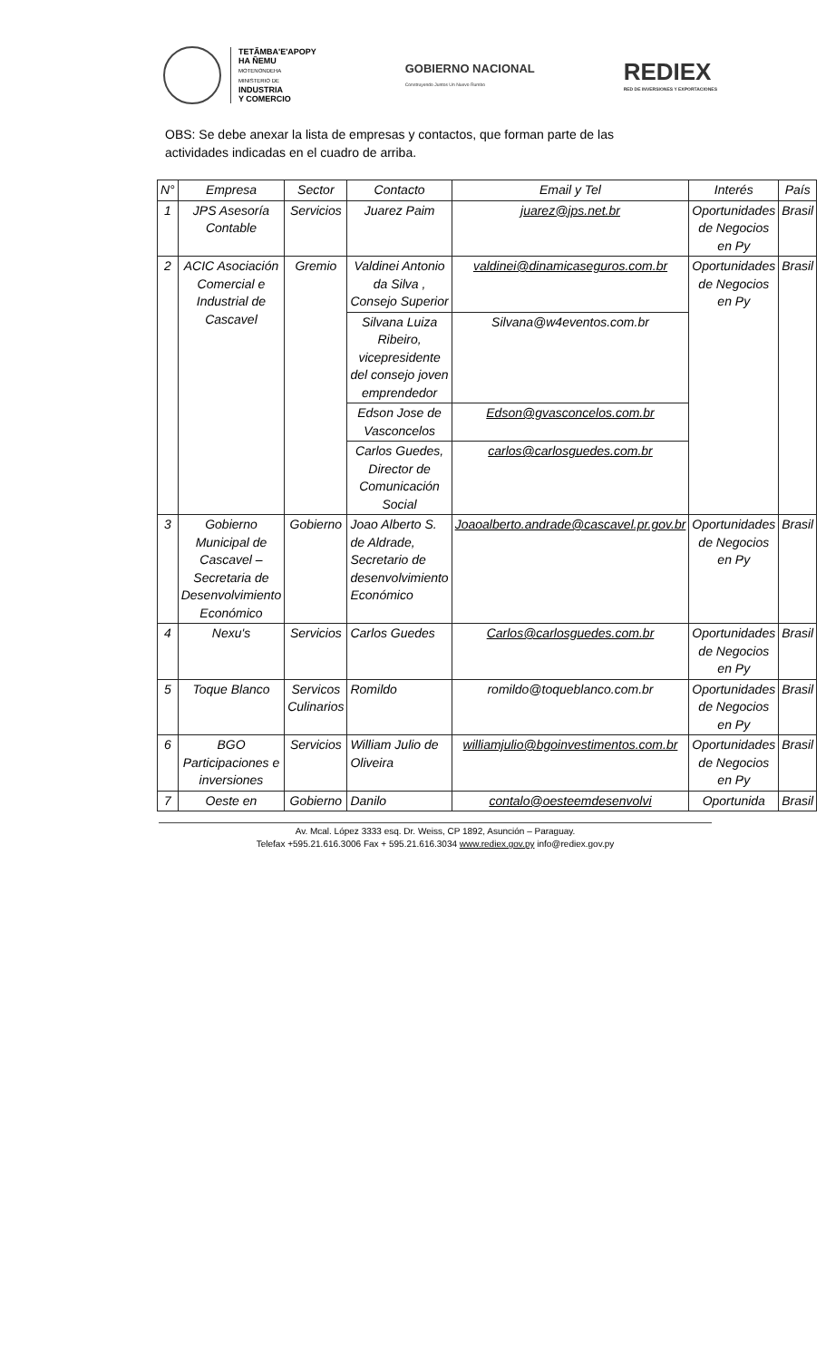TETÃMBA'E'APOPY
HA ÑEMU
MOTENONDEHA
MINISTERIO DE
INDUSTRIA
Y COMERCIO
GOBIERNO NACIONAL
Construyendo Juntos Un Nuevo Rumbo
REDIEX
RED DE INVERSIONES Y EXPORTACIONES
OBS: Se debe anexar la lista de empresas y contactos, que forman parte de las actividades indicadas en el cuadro de arriba.
| N° | Empresa | Sector | Contacto | Email y Tel | Interés | País |
| --- | --- | --- | --- | --- | --- | --- |
| 1 | JPS Asesoría Contable | Servicios | Juarez Paim | juarez@jps.net.br | Oportunidades de Negocios en Py | Brasil |
| 2 | ACIC Asociación Comercial e Industrial de Cascavel | Gremio | Valdinei Antonio da Silva , Consejo Superior | valdinei@dinamicaseguros.com.br | Oportunidades de Negocios en Py | Brasil |
| | | | Silvana Luiza Ribeiro, vicepresidente del consejo joven emprendedor | Silvana@w4eventos.com.br | | |
| | | | Edson Jose de Vasconcelos | Edson@gvasconcelos.com.br | | |
| | | | Carlos Guedes, Director de Comunicación Social | carlos@carlosguedes.com.br | | |
| 3 | Gobierno Municipal de Cascavel – Secretaria de Desenvolvimiento Económico | Gobierno | Joao Alberto S. de Aldrade, Secretario de desenvolvimiento Económico | Joaoalberto.andrade@cascavel.pr.gov.br | Oportunidades de Negocios en Py | Brasil |
| 4 | Nexu's | Servicios | Carlos Guedes | Carlos@carlosguedes.com.br | Oportunidades de Negocios en Py | Brasil |
| 5 | Toque Blanco | Servicos Culinarios | Romildo | romildo@toqueblanco.com.br | Oportunidades de Negocios en Py | Brasil |
| 6 | BGO Participaciones e inversiones | Servicios | William Julio de Oliveira | williamjulio@bgoinvestimentos.com.br | Oportunidades de Negocios en Py | Brasil |
| 7 | Oeste en | Gobierno | Danilo | contalo@oesteemdesenvolvi | Oportunida | Brasil |
Av. Mcal. López 3333 esq. Dr. Weiss, CP 1892, Asunción – Paraguay.
Telefax +595.21.616.3006 Fax + 595.21.616.3034 www.rediex.gov.py info@rediex.gov.py